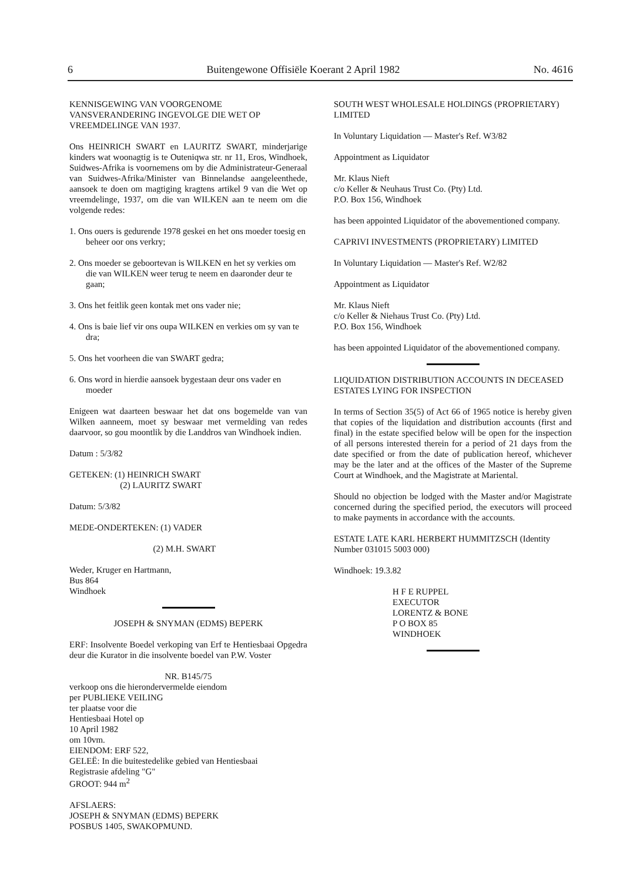6 Buitengewone Offisiële Koerant 2 April 1982 No. 4616
KENNISGEWING VAN VOORGENOME VANSVERANDERING INGEVOLGE DIE WET OP VREEMDELINGE VAN 1937.
Ons HEINRICH SWART en LAURITZ SWART, minderjarige kinders wat woonagtig is te Outeniqwa str. nr 11, Eros, Windhoek, Suidwes-Afrika is voornemens om by die Administrateur-Generaal van Suidwes-Afrika/Minister van Binnelandse aangeleenthede, aansoek te doen om magtiging kragtens artikel 9 van die Wet op vreemdelinge, 1937, om die van WILKEN aan te neem om die volgende redes:
1. Ons ouers is gedurende 1978 geskei en het ons moeder toesig en beheer oor ons verkry;
2. Ons moeder se geboortevan is WILKEN en het sy verkies om die van WILKEN weer terug te neem en daaronder deur te gaan;
3. Ons het feitlik geen kontak met ons vader nie;
4. Ons is baie lief vir ons oupa WILKEN en verkies om sy van te dra;
5. Ons het voorheen die van SWART gedra;
6. Ons word in hierdie aansoek bygestaan deur ons vader en moeder
Enigeen wat daarteen beswaar het dat ons bogemelde van van Wilken aanneem, moet sy beswaar met vermelding van redes daarvoor, so gou moontlik by die Landdros van Windhoek indien.
Datum : 5/3/82
GETEKEN: (1) HEINRICH SWART
(2) LAURITZ SWART
Datum: 5/3/82
MEDE-ONDERTEKEN: (1) VADER
(2) M.H. SWART
Weder, Kruger en Hartmann,
Bus 864
Windhoek
JOSEPH & SNYMAN (EDMS) BEPERK
ERF: Insolvente Boedel verkoping van Erf te Hentiesbaai Opgedra deur die Kurator in die insolvente boedel van P.W. Voster
NR. B145/75
verkoop ons die hierondervermelde eiendom
per PUBLIEKE VEILING
ter plaatse voor die
Hentiesbaai Hotel op
10 April 1982
om 10vm.
EIENDOM: ERF 522,
GELEË: In die buitestedelike gebied van Hentiesbaai
Registrasie afdeling "G"
GROOT: 944 m<sup>2</sup>
AFSLAERS:
JOSEPH & SNYMAN (EDMS) BEPERK
POSBUS 1405, SWAKOPMUND.
SOUTH WEST WHOLESALE HOLDINGS (PROPRIETARY) LIMITED
In Voluntary Liquidation — Master's Ref. W3/82
Appointment as Liquidator
Mr. Klaus Nieft
c/o Keller & Neuhaus Trust Co. (Pty) Ltd.
P.O. Box 156, Windhoek
has been appointed Liquidator of the abovementioned company.
CAPRIVI INVESTMENTS (PROPRIETARY) LIMITED
In Voluntary Liquidation — Master's Ref. W2/82
Appointment as Liquidator
Mr. Klaus Nieft
c/o Keller & Niehaus Trust Co. (Pty) Ltd.
P.O. Box 156, Windhoek
has been appointed Liquidator of the abovementioned company.
LIQUIDATION DISTRIBUTION ACCOUNTS IN DECEASED ESTATES LYING FOR INSPECTION
In terms of Section 35(5) of Act 66 of 1965 notice is hereby given that copies of the liquidation and distribution accounts (first and final) in the estate specified below will be open for the inspection of all persons interested therein for a period of 21 days from the date specified or from the date of publication hereof, whichever may be the later and at the offices of the Master of the Supreme Court at Windhoek, and the Magistrate at Mariental.
Should no objection be lodged with the Master and/or Magistrate concerned during the specified period, the executors will proceed to make payments in accordance with the accounts.
ESTATE LATE KARL HERBERT HUMMITZSCH (Identity Number 031015 5003 000)
Windhoek: 19.3.82
H F E RUPPEL
EXECUTOR
LORENTZ & BONE
P O BOX 85
WINDHOEK